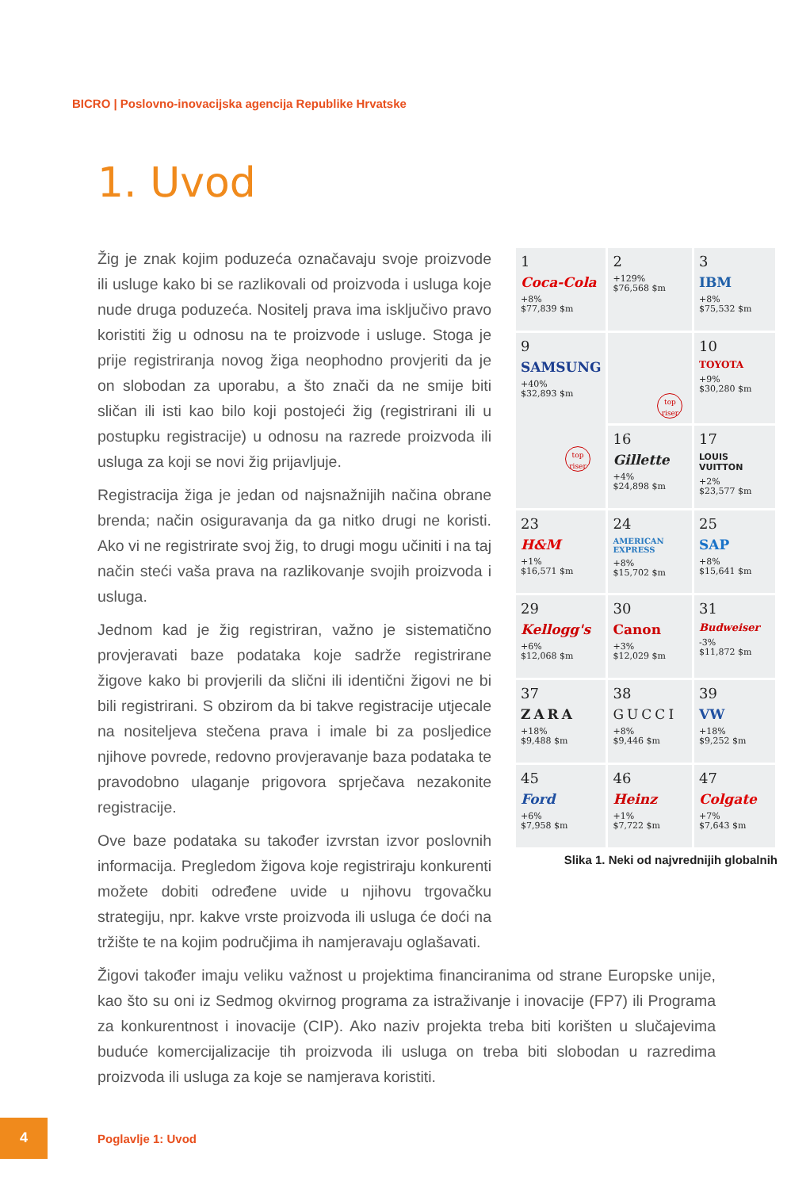BICRO | Poslovno-inovacijska agencija Republike Hrvatske
1. Uvod
Žig je znak kojim poduzeća označavaju svoje proizvode ili usluge kako bi se razlikovali od proizvoda i usluga koje nude druga poduzeća. Nositelj prava ima isključivo pravo koristiti žig u odnosu na te proizvode i usluge. Stoga je prije registriranja novog žiga neophodno provjeriti da je on slobodan za uporabu, a što znači da ne smije biti sličan ili isti kao bilo koji postojeći žig (registrirani ili u postupku registracije) u odnosu na razrede proizvoda ili usluga za koji se novi žig prijavljuje.
Registracija žiga je jedan od najsnažnijih načina obrane brenda; način osiguravanja da ga nitko drugi ne koristi. Ako vi ne registrirate svoj žig, to drugi mogu učiniti i na taj način steći vaša prava na razlikovanje svojih proizvoda i usluga.
Jednom kad je žig registriran, važno je sistematično provjeravati baze podataka koje sadrže registrirane žigove kako bi provjerili da slični ili identični žigovi ne bi bili registrirani. S obzirom da bi takve registracije utjecale na nositeljeva stečena prava i imale bi za posljedice njihove povrede, redovno provjeravanje baza podataka te pravodobno ulaganje prigovora sprječava nezakonite registracije.
Ove baze podataka su također izvrstan izvor poslovnih informacija. Pregledom žigova koje registriraju konkurenti možete dobiti određene uvide u njihovu trgovačku strategiju, npr. kakve vrste proizvoda ili usluga će doći na tržište te na kojim područjima ih namjeravaju oglašavati.
| 1 Coca-Cola +8% $77,839 $m | 2 +129% $76,568 $m | 3 IBM +8% $75,532 $m |
| 9 SAMSUNG +40% $32,893 $m top riser | top riser | 10 TOYOTA +9% $30,280 $m |
| | 16 Gillette +4% $24,898 $m | 17 LOUIS VUITTON +2% $23,577 $m |
| 23 H&M +1% $16,571 $m | 24 AMERICAN EXPRESS +8% $15,702 $m | 25 SAP +8% $15,641 $m |
| 29 Kellogg's +6% $12,068 $m | 30 Canon +3% $12,029 $m | 31 Budweiser -3% $11,872 $m |
| 37 ZARA +18% $9,488 $m | 38 GUCCI +8% $9,446 $m | 39 VW +18% $9,252 $m |
| 45 Ford +6% $7,958 $m | 46 Heinz +1% $7,722 $m | 47 Colgate +7% $7,643 $m |
Slika 1. Neki od najvrednijih globalnih
Žigovi također imaju veliku važnost u projektima financiranima od strane Europske unije, kao što su oni iz Sedmog okvirnog programa za istraživanje i inovacije (FP7) ili Programa za konkurentnost i inovacije (CIP). Ako naziv projekta treba biti korišten u slučajevima buduće komercijalizacije tih proizvoda ili usluga on treba biti slobodan u razredima proizvoda ili usluga za koje se namjerava koristiti.
4
Poglavlje 1: Uvod